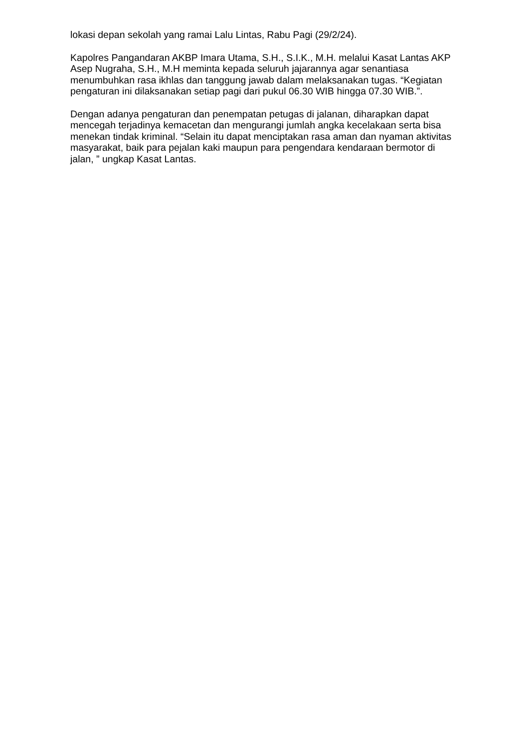lokasi depan sekolah yang ramai Lalu Lintas, Rabu Pagi (29/2/24).
Kapolres Pangandaran AKBP Imara Utama, S.H., S.I.K., M.H. melalui Kasat Lantas AKP Asep Nugraha, S.H., M.H meminta kepada seluruh jajarannya agar senantiasa menumbuhkan rasa ikhlas dan tanggung jawab dalam melaksanakan tugas. “Kegiatan pengaturan ini dilaksanakan setiap pagi dari pukul 06.30 WIB hingga 07.30 WIB.”.
Dengan adanya pengaturan dan penempatan petugas di jalanan, diharapkan dapat mencegah terjadinya kemacetan dan mengurangi jumlah angka kecelakaan serta bisa menekan tindak kriminal. “Selain itu dapat menciptakan rasa aman dan nyaman aktivitas masyarakat, baik para pejalan kaki maupun para pengendara kendaraan bermotor di jalan, ” ungkap Kasat Lantas.